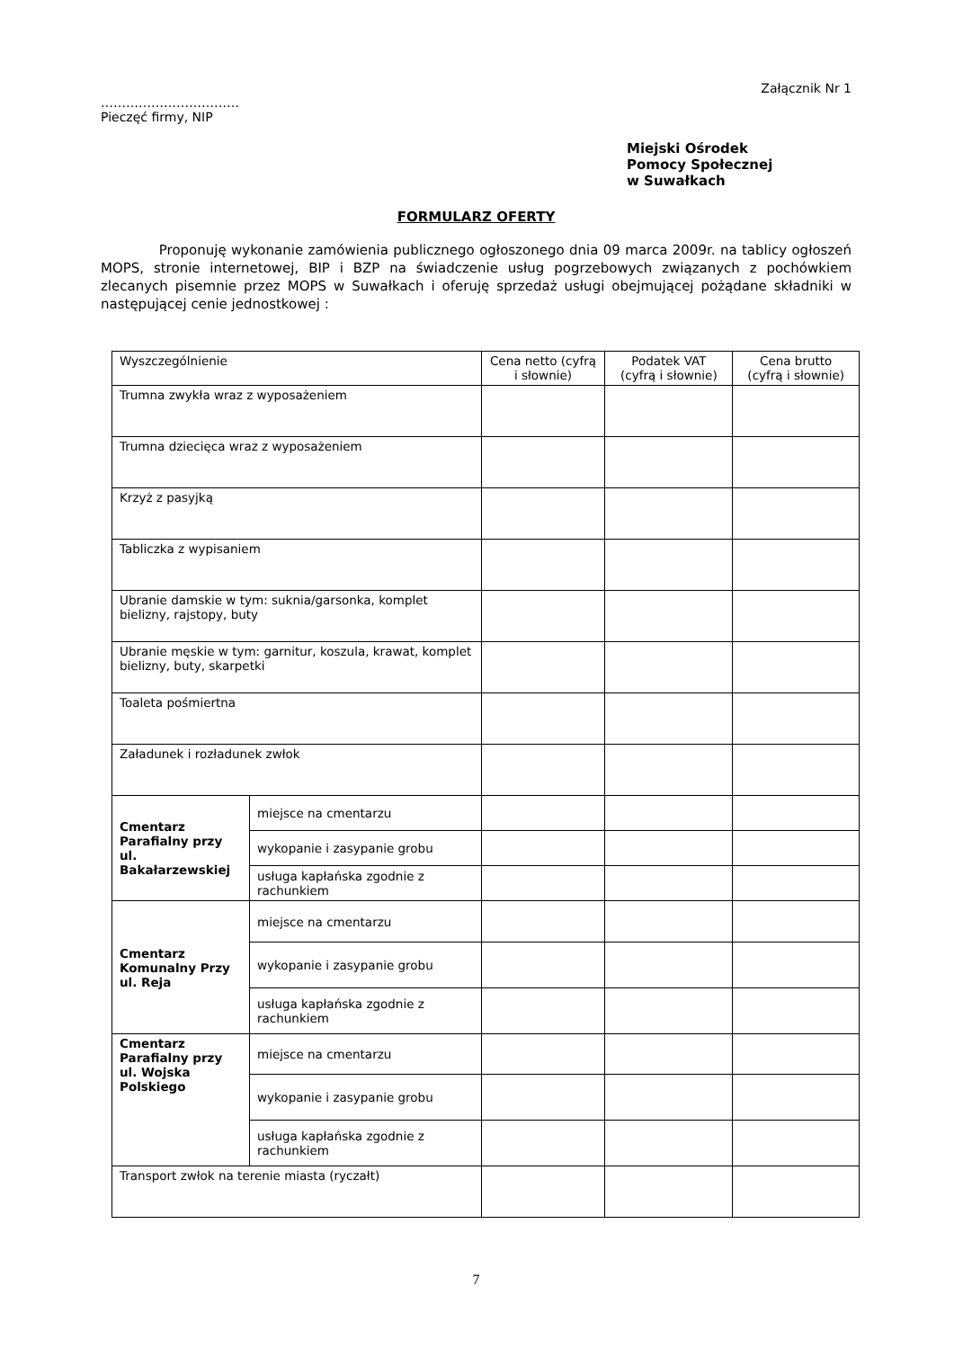Załącznik Nr 1
……………………………
Pieczęć firmy, NIP
Miejski Ośrodek
Pomocy Społecznej
w Suwałkach
FORMULARZ OFERTY
Proponuję wykonanie zamówienia publicznego ogłoszonego dnia 09 marca 2009r. na tablicy ogłoszeń MOPS, stronie internetowej, BIP i BZP na świadczenie usług pogrzebowych związanych z pochówkiem zlecanych pisemnie przez MOPS w Suwałkach i oferuję sprzedaż usługi obejmującej pożądane składniki w następującej cenie jednostkowej :
| Wyszczególnienie | | Cena netto (cyfrą i słownie) | Podatek VAT (cyfrą i słownie) | Cena brutto (cyfrą i słownie) |
| --- | --- | --- | --- | --- |
| Trumna zwykła wraz z wyposażeniem | | | | |
| Trumna dziecięca wraz z wyposażeniem | | | | |
| Krzyż z pasyjką | | | | |
| Tabliczka z wypisaniem | | | | |
| Ubranie damskie w tym: suknia/garsonka, komplet bielizny, rajstopy, buty | | | | |
| Ubranie męskie w tym: garnitur, koszula, krawat, komplet bielizny, buty, skarpetki | | | | |
| Toaleta pośmiertna | | | | |
| Załadunek i rozładunek zwłok | | | | |
| Cmentarz Parafialny przy ul. Bakałarzewskiej | miejsce na cmentarzu | | | |
| | wykopanie i zasypanie grobu | | | |
| | usługa kapłańska zgodnie z rachunkiem | | | |
| Cmentarz Komunalny Przy ul. Reja | miejsce na cmentarzu | | | |
| | wykopanie i zasypanie grobu | | | |
| | usługa kapłańska zgodnie z rachunkiem | | | |
| Cmentarz Parafialny przy ul. Wojska Polskiego | miejsce na cmentarzu | | | |
| | wykopanie i zasypanie grobu | | | |
| | usługa kapłańska zgodnie z rachunkiem | | | |
| Transport zwłok na terenie miasta (ryczałt) | | | | |
7